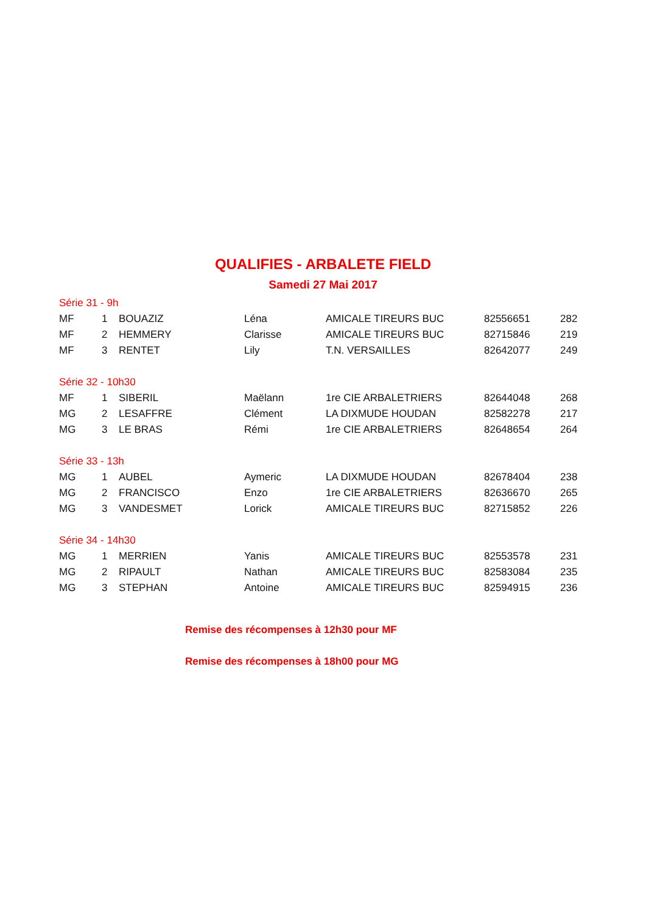QUALIFIES - ARBALETE FIELD
Samedi 27 Mai 2017
| Série 31 - 9h | | | | | | |
| MF | 1 | BOUAZIZ | Léna | AMICALE TIREURS BUC | 82556651 | 282 |
| MF | 2 | HEMMERY | Clarisse | AMICALE TIREURS BUC | 82715846 | 219 |
| MF | 3 | RENTET | Lily | T.N. VERSAILLES | 82642077 | 249 |
| Série 32 - 10h30 | | | | | | |
| MF | 1 | SIBERIL | Maëlann | 1re CIE ARBALETRIERS | 82644048 | 268 |
| MG | 2 | LESAFFRE | Clément | LA DIXMUDE HOUDAN | 82582278 | 217 |
| MG | 3 | LE BRAS | Rémi | 1re CIE ARBALETRIERS | 82648654 | 264 |
| Série 33 - 13h | | | | | | |
| MG | 1 | AUBEL | Aymeric | LA DIXMUDE HOUDAN | 82678404 | 238 |
| MG | 2 | FRANCISCO | Enzo | 1re CIE ARBALETRIERS | 82636670 | 265 |
| MG | 3 | VANDESMET | Lorick | AMICALE TIREURS BUC | 82715852 | 226 |
| Série 34 - 14h30 | | | | | | |
| MG | 1 | MERRIEN | Yanis | AMICALE TIREURS BUC | 82553578 | 231 |
| MG | 2 | RIPAULT | Nathan | AMICALE TIREURS BUC | 82583084 | 235 |
| MG | 3 | STEPHAN | Antoine | AMICALE TIREURS BUC | 82594915 | 236 |
Remise des récompenses à 12h30 pour MF
Remise des récompenses à 18h00 pour MG